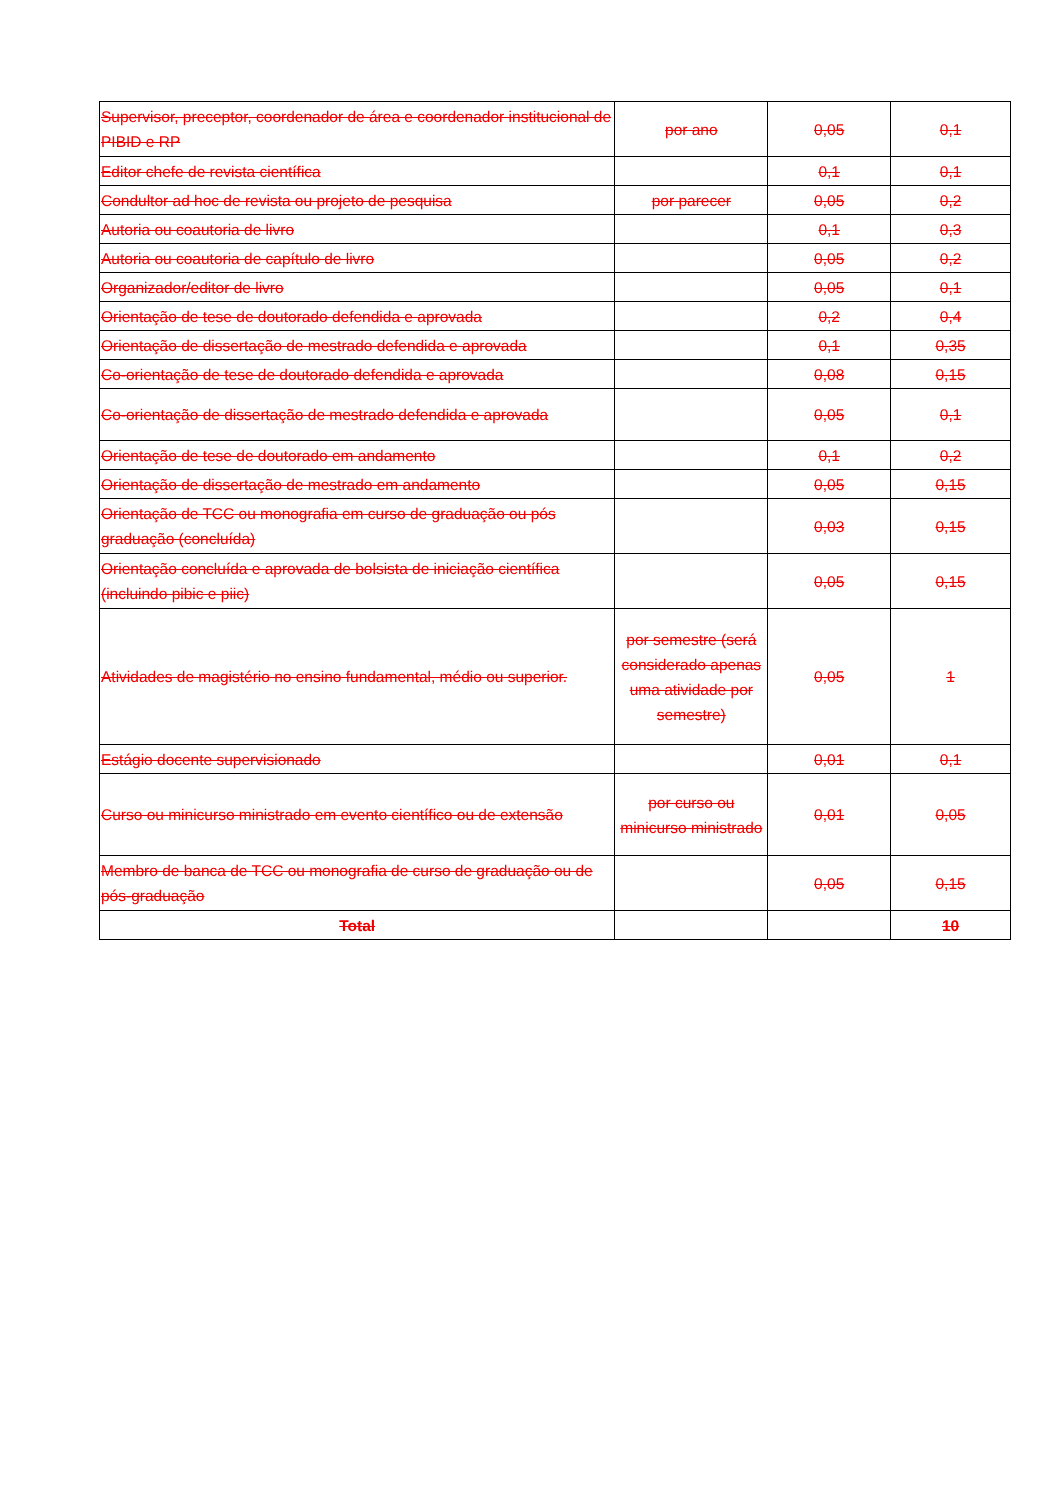| Supervisor, preceptor, coordenador de área e coordenador institucional de PIBID e RP | por ano | 0,05 | 0,1 |
| Editor chefe de revista científica | | 0,1 | 0,1 |
| Condultor ad hoc de revista ou projeto de pesquisa | por parecer | 0,05 | 0,2 |
| Autoria ou coautoria de livro | | 0,1 | 0,3 |
| Autoria ou coautoria de capítulo de livro | | 0,05 | 0,2 |
| Organizador/editor de livro | | 0,05 | 0,1 |
| Orientação de tese de doutorado defendida e aprovada | | 0,2 | 0,4 |
| Orientação de dissertação de mestrado defendida e aprovada | | 0,1 | 0,35 |
| Co-orientação de tese de doutorado defendida e aprovada | | 0,08 | 0,15 |
| Co-orientação de dissertação de mestrado defendida e aprovada | | 0,05 | 0,1 |
| Orientação de tese de doutorado em andamento | | 0,1 | 0,2 |
| Orientação de dissertação de mestrado em andamento | | 0,05 | 0,15 |
| Orientação de TCC ou monografia em curso de graduação ou pós graduação (concluída) | | 0,03 | 0,15 |
| Orientação concluída e aprovada de bolsista de iniciação científica (incluindo pibic e piic) | | 0,05 | 0,15 |
| Atividades de magistério no ensino fundamental, médio ou superior. | por semestre (será considerado apenas uma atividade por semestre) | 0,05 | 1 |
| Estágio docente supervisionado | | 0,01 | 0,1 |
| Curso ou minicurso ministrado em evento científico ou de extensão | por curso ou minicurso ministrado | 0,01 | 0,05 |
| Membro de banca de TCC ou monografia de curso de graduação ou de pós-graduação | | 0,05 | 0,15 |
| Total | | | 10 |